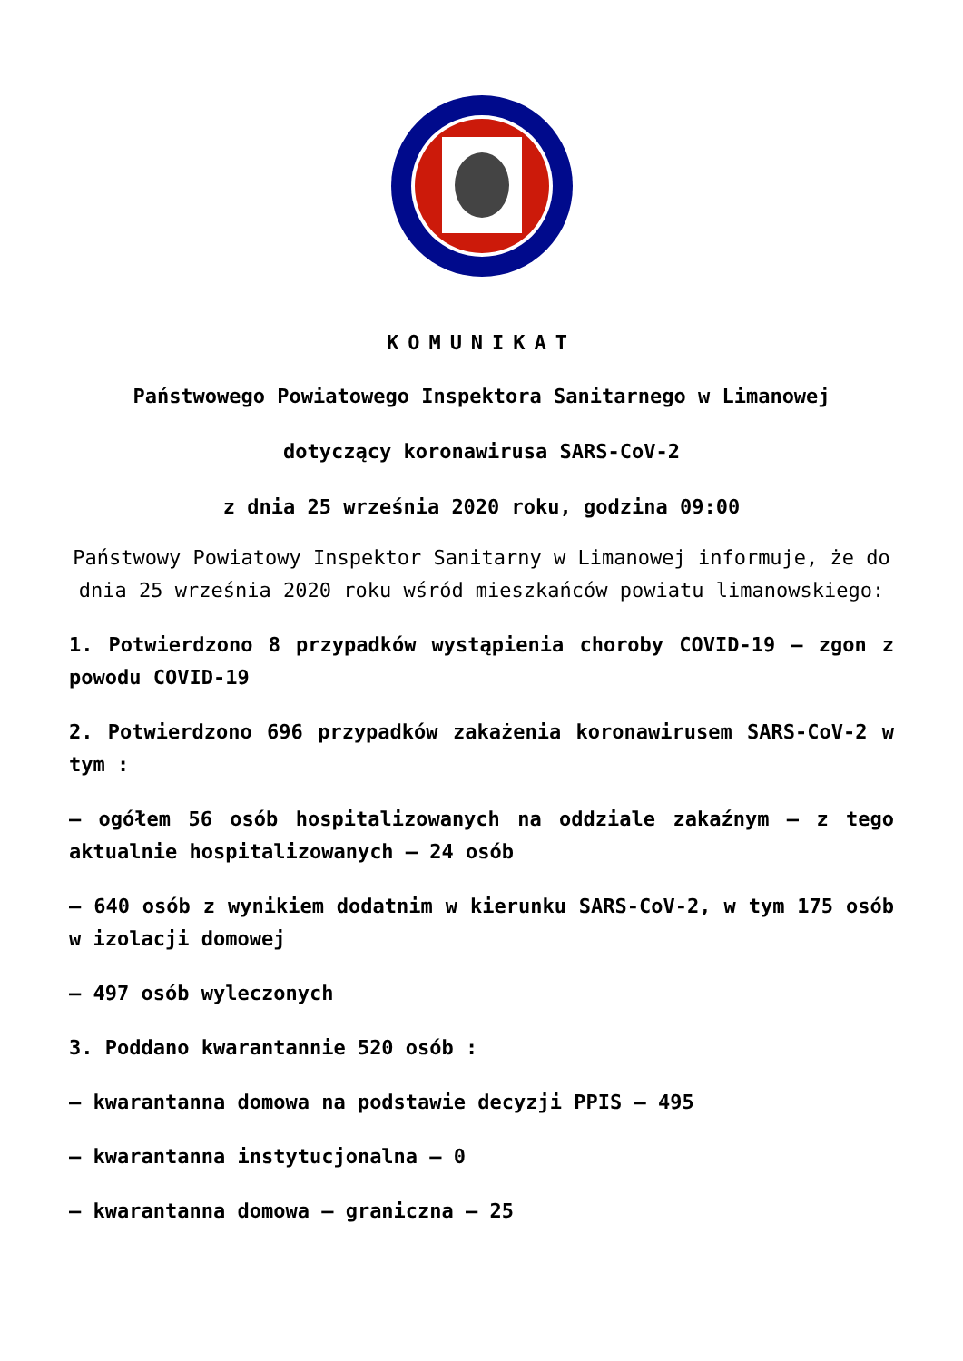KOMUNIKAT
Państwowego Powiatowego Inspektora Sanitarnego w Limanowej
dotyczący koronawirusa SARS-CoV-2
z dnia 25 września 2020 roku, godzina 09:00
Państwowy Powiatowy Inspektor Sanitarny w Limanowej informuje, że do dnia 25 września 2020 roku wśród mieszkańców powiatu limanowskiego:
1. Potwierdzono 8 przypadków wystąpienia choroby COVID-19 – zgon z powodu COVID-19
2. Potwierdzono 696 przypadków zakażenia koronawirusem SARS-CoV-2 w tym :
– ogółem 56 osób hospitalizowanych na oddziale zakaźnym – z tego aktualnie hospitalizowanych – 24 osób
– 640 osób z wynikiem dodatnim w kierunku SARS-CoV-2, w tym 175 osób w izolacji domowej
– 497 osób wyleczonych
3. Poddano kwarantannie 520 osób :
– kwarantanna domowa na podstawie decyzji PPIS – 495
– kwarantanna instytucjonalna – 0
– kwarantanna domowa – graniczna – 25